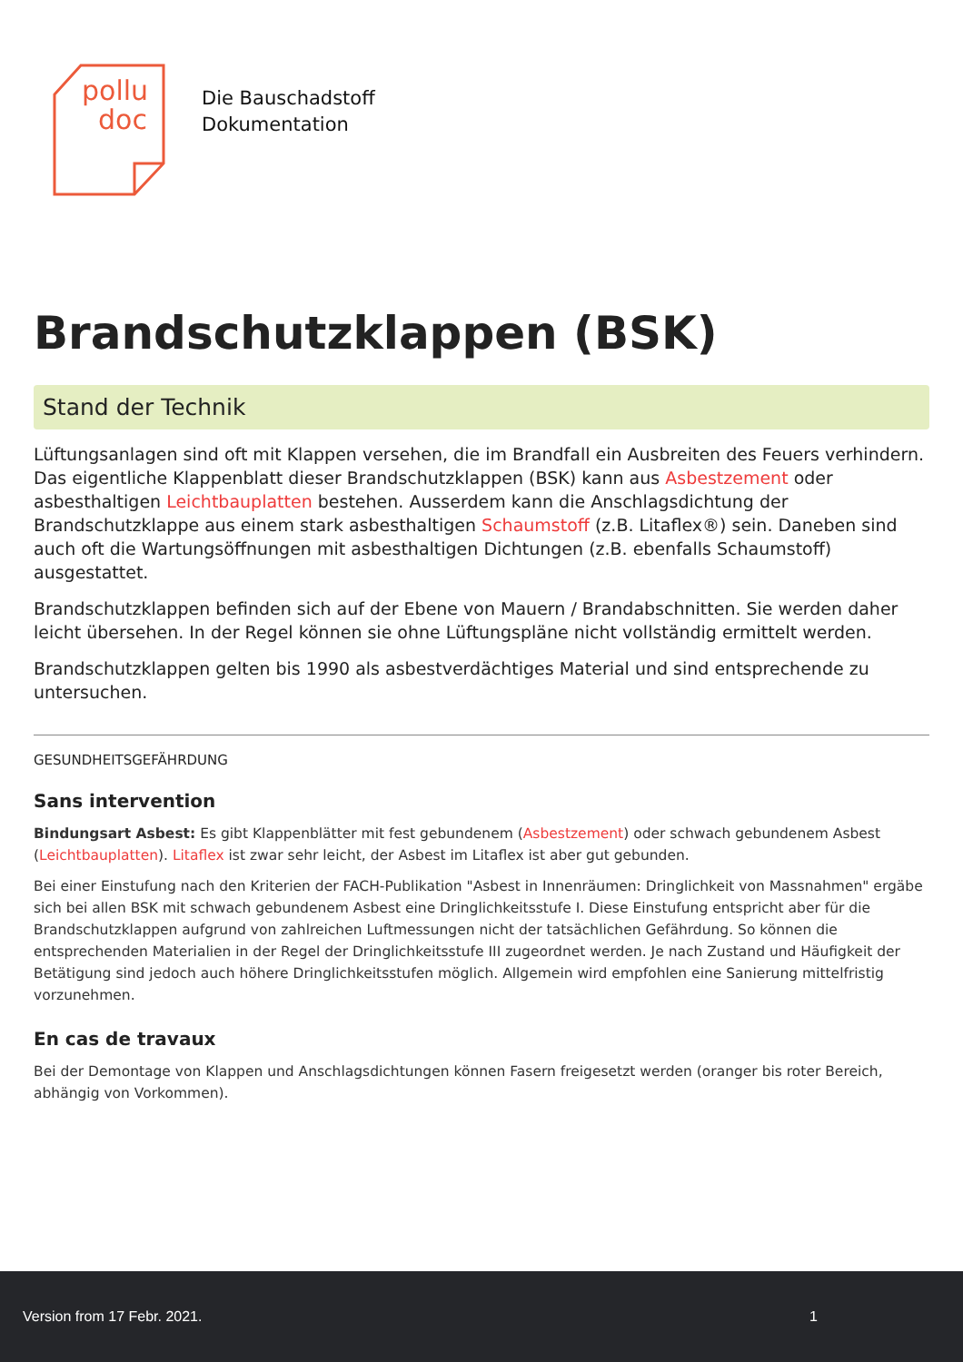pollu
doc
Die Bauschadstoff
Dokumentation
Brandschutzklappen (BSK)
Stand der Technik
Lüftungsanlagen sind oft mit Klappen versehen, die im Brandfall ein Ausbreiten des Feuers verhindern. Das eigentliche Klappenblatt dieser Brandschutzklappen (BSK) kann aus Asbestzement oder asbesthaltigen Leichtbauplatten bestehen. Ausserdem kann die Anschlagsdichtung der Brandschutzklappe aus einem stark asbesthaltigen Schaumstoff (z.B. Litaflex®) sein. Daneben sind auch oft die Wartungsöffnungen mit asbesthaltigen Dichtungen (z.B. ebenfalls Schaumstoff) ausgestattet.
Brandschutzklappen befinden sich auf der Ebene von Mauern / Brandabschnitten. Sie werden daher leicht übersehen. In der Regel können sie ohne Lüftungspläne nicht vollständig ermittelt werden.
Brandschutzklappen gelten bis 1990 als asbestverdächtiges Material und sind entsprechende zu untersuchen.
GESUNDHEITSGEFÄHRDUNG
Sans intervention
Bindungsart Asbest: Es gibt Klappenblätter mit fest gebundenem (Asbestzement) oder schwach gebundenem Asbest (Leichtbauplatten). Litaflex ist zwar sehr leicht, der Asbest im Litaflex ist aber gut gebunden.
Bei einer Einstufung nach den Kriterien der FACH-Publikation "Asbest in Innenräumen: Dringlichkeit von Massnahmen" ergäbe sich bei allen BSK mit schwach gebundenem Asbest eine Dringlichkeitsstufe I. Diese Einstufung entspricht aber für die Brandschutzklappen aufgrund von zahlreichen Luftmessungen nicht der tatsächlichen Gefährdung. So können die entsprechenden Materialien in der Regel der Dringlichkeitsstufe III zugeordnet werden. Je nach Zustand und Häufigkeit der Betätigung sind jedoch auch höhere Dringlichkeitsstufen möglich. Allgemein wird empfohlen eine Sanierung mittelfristig vorzunehmen.
En cas de travaux
Bei der Demontage von Klappen und Anschlagsdichtungen können Fasern freigesetzt werden (oranger bis roter Bereich, abhängig von Vorkommen).
Version from 17 Febr. 2021. 1